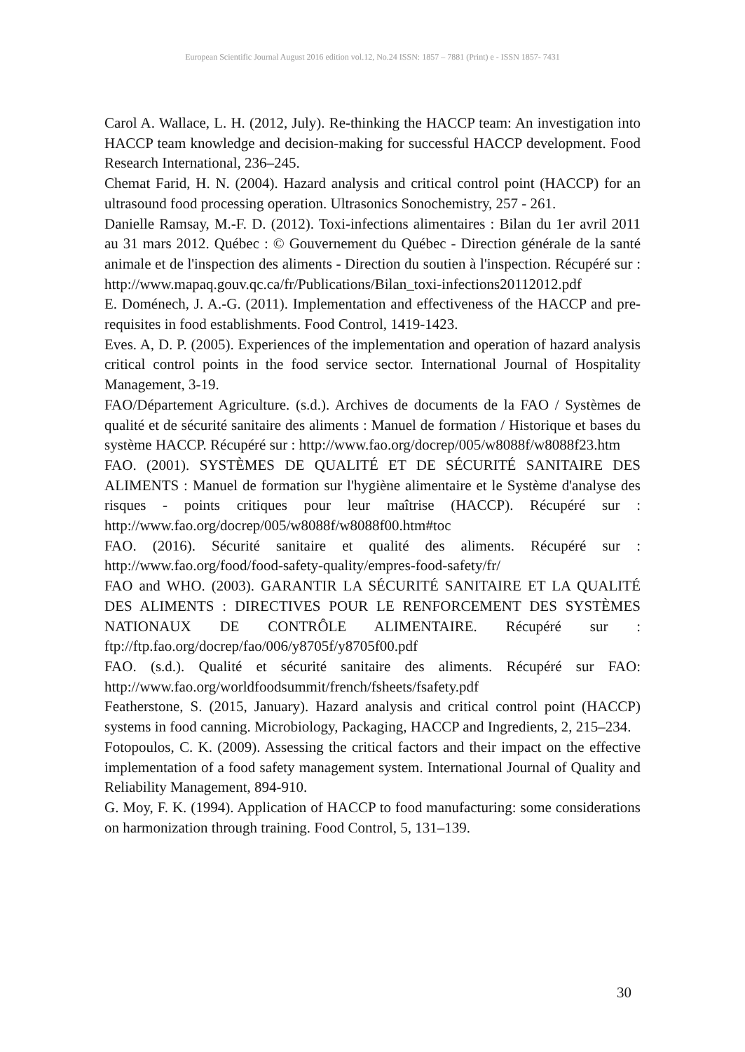European Scientific Journal August 2016 edition vol.12, No.24 ISSN: 1857 – 7881 (Print) e - ISSN 1857- 7431
Carol A. Wallace, L. H. (2012, July). Re-thinking the HACCP team: An investigation into HACCP team knowledge and decision-making for successful HACCP development. Food Research International, 236–245.
Chemat Farid, H. N. (2004). Hazard analysis and critical control point (HACCP) for an ultrasound food processing operation. Ultrasonics Sonochemistry, 257 - 261.
Danielle Ramsay, M.-F. D. (2012). Toxi-infections alimentaires : Bilan du 1er avril 2011 au 31 mars 2012. Québec : © Gouvernement du Québec - Direction générale de la santé animale et de l'inspection des aliments - Direction du soutien à l'inspection. Récupéré sur : http://www.mapaq.gouv.qc.ca/fr/Publications/Bilan_toxi-infections20112012.pdf
E. Doménech, J. A.-G. (2011). Implementation and effectiveness of the HACCP and pre-requisites in food establishments. Food Control, 1419-1423.
Eves. A, D. P. (2005). Experiences of the implementation and operation of hazard analysis critical control points in the food service sector. International Journal of Hospitality Management, 3-19.
FAO/Département Agriculture. (s.d.). Archives de documents de la FAO / Systèmes de qualité et de sécurité sanitaire des aliments : Manuel de formation / Historique et bases du système HACCP. Récupéré sur : http://www.fao.org/docrep/005/w8088f/w8088f23.htm
FAO. (2001). SYSTÈMES DE QUALITÉ ET DE SÉCURITÉ SANITAIRE DES ALIMENTS : Manuel de formation sur l'hygiène alimentaire et le Système d'analyse des risques - points critiques pour leur maîtrise (HACCP). Récupéré sur : http://www.fao.org/docrep/005/w8088f/w8088f00.htm#toc
FAO. (2016). Sécurité sanitaire et qualité des aliments. Récupéré sur : http://www.fao.org/food/food-safety-quality/empres-food-safety/fr/
FAO and WHO. (2003). GARANTIR LA SÉCURITÉ SANITAIRE ET LA QUALITÉ DES ALIMENTS : DIRECTIVES POUR LE RENFORCEMENT DES SYSTÈMES NATIONAUX DE CONTRÔLE ALIMENTAIRE. Récupéré sur : ftp://ftp.fao.org/docrep/fao/006/y8705f/y8705f00.pdf
FAO. (s.d.). Qualité et sécurité sanitaire des aliments. Récupéré sur FAO: http://www.fao.org/worldfoodsummit/french/fsheets/fsafety.pdf
Featherstone, S. (2015, January). Hazard analysis and critical control point (HACCP) systems in food canning. Microbiology, Packaging, HACCP and Ingredients, 2, 215–234.
Fotopoulos, C. K. (2009). Assessing the critical factors and their impact on the effective implementation of a food safety management system. International Journal of Quality and Reliability Management, 894-910.
G. Moy, F. K. (1994). Application of HACCP to food manufacturing: some considerations on harmonization through training. Food Control, 5, 131–139.
30